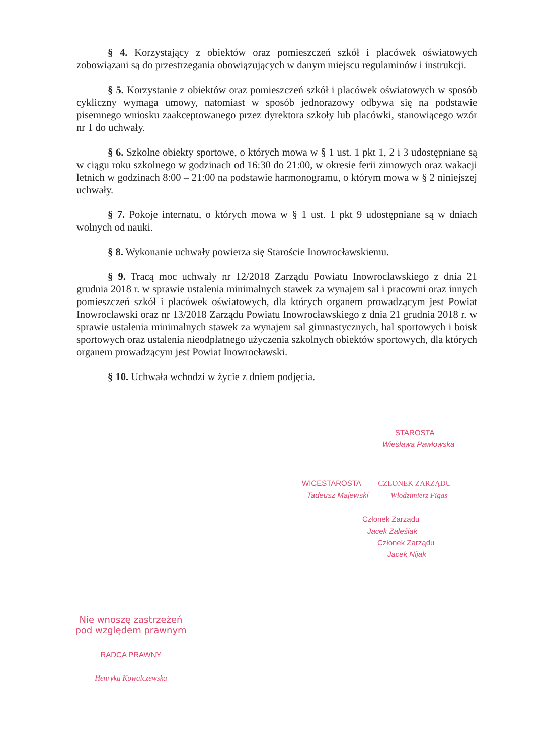§ 4. Korzystający z obiektów oraz pomieszczeń szkół i placówek oświatowych zobowiązani są do przestrzegania obowiązujących w danym miejscu regulaminów i instrukcji.
§ 5. Korzystanie z obiektów oraz pomieszczeń szkół i placówek oświatowych w sposób cykliczny wymaga umowy, natomiast w sposób jednorazowy odbywa się na podstawie pisemnego wniosku zaakceptowanego przez dyrektora szkoły lub placówki, stanowiącego wzór nr 1 do uchwały.
§ 6. Szkolne obiekty sportowe, o których mowa w § 1 ust. 1 pkt 1, 2 i 3 udostępniane są w ciągu roku szkolnego w godzinach od 16:30 do 21:00, w okresie ferii zimowych oraz wakacji letnich w godzinach 8:00 – 21:00 na podstawie harmonogramu, o którym mowa w § 2 niniejszej uchwały.
§ 7. Pokoje internatu, o których mowa w § 1 ust. 1 pkt 9 udostępniane są w dniach wolnych od nauki.
§ 8. Wykonanie uchwały powierza się Staroście Inowrocławskiemu.
§ 9. Tracą moc uchwały nr 12/2018 Zarządu Powiatu Inowrocławskiego z dnia 21 grudnia 2018 r. w sprawie ustalenia minimalnych stawek za wynajem sal i pracowni oraz innych pomieszczeń szkół i placówek oświatowych, dla których organem prowadzącym jest Powiat Inowrocławski oraz nr 13/2018 Zarządu Powiatu Inowrocławskiego z dnia 21 grudnia 2018 r. w sprawie ustalenia minimalnych stawek za wynajem sal gimnastycznych, hal sportowych i boisk sportowych oraz ustalenia nieodpłatnego użyczenia szkolnych obiektów sportowych, dla których organem prowadzącym jest Powiat Inowrocławski.
§ 10. Uchwała wchodzi w życie z dniem podjęcia.
STAROSTA
Wiesława Pawłowska
WICESTAROSTA CZŁONEK ZARZĄDU
Tadeusz Majewski Włodzimierz Figas
Członek Zarządu
Jacek Zaleśiak
Członek Zarządu
Jacek Nijak
Nie wnoszę zastrzeżeń
pod względem prawnym
RADCA PRAWNY
Henryka Kowalczewska